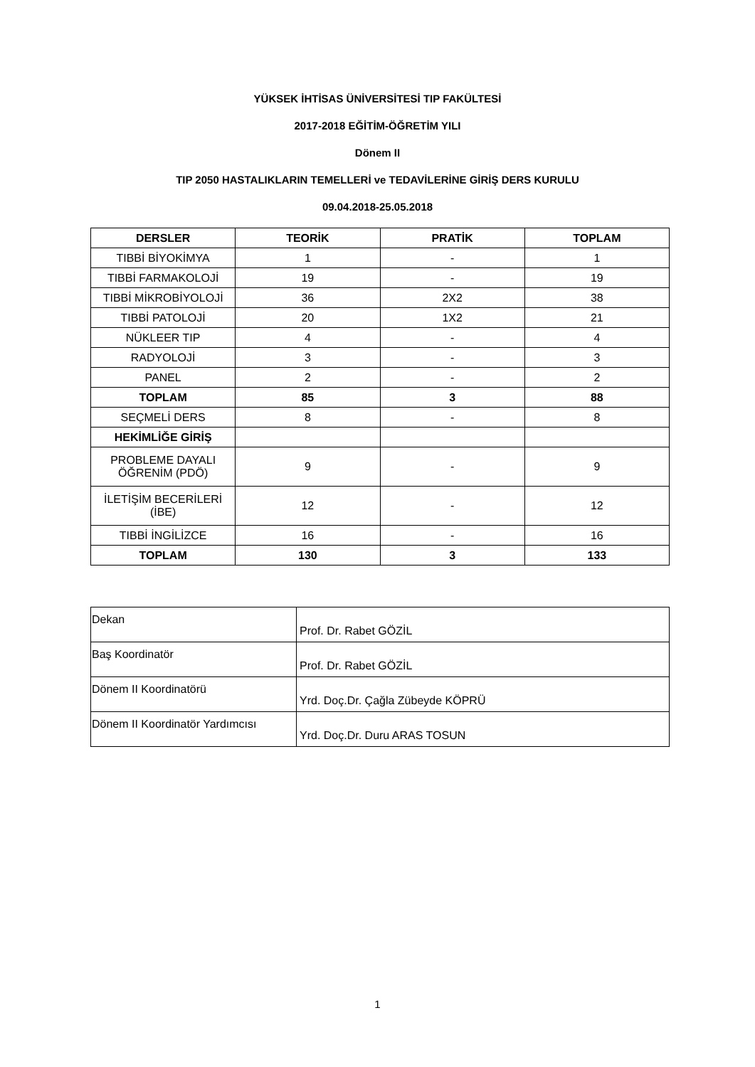YÜKSEK İHTİSAS ÜNİVERSİTESİ TIP FAKÜLTESİ
2017-2018 EĞİTİM-ÖĞRETİM YILI
Dönem II
TIP 2050 HASTALIKLARIN TEMELLERİ ve TEDAVİLERİNE GİRİŞ DERS KURULU
09.04.2018-25.05.2018
| DERSLER | TEORİK | PRATİK | TOPLAM |
| --- | --- | --- | --- |
| TIBBİ BİYOKİMYA | 1 | - | 1 |
| TIBBİ FARMAKOLOJİ | 19 | - | 19 |
| TIBBİ MİKROBİYOLOJİ | 36 | 2X2 | 38 |
| TIBBİ PATOLOJİ | 20 | 1X2 | 21 |
| NÜKLEER TIP | 4 | - | 4 |
| RADYOLOJİ | 3 | - | 3 |
| PANEL | 2 | - | 2 |
| TOPLAM | 85 | 3 | 88 |
| SEÇMELİ DERS | 8 | - | 8 |
| HEKİMLİĞE GİRİŞ | | | |
| PROBLEME DAYALI ÖĞRENİM (PDÖ) | 9 | - | 9 |
| İLETİŞİM BECERİLERİ (İBE) | 12 | - | 12 |
| TIBBİ İNGİLİZCE | 16 | - | 16 |
| TOPLAM | 130 | 3 | 133 |
| Dekan | Prof. Dr. Rabet GÖZİL |
| Baş Koordinatör | Prof. Dr. Rabet GÖZİL |
| Dönem II Koordinatörü | Yrd. Doç.Dr. Çağla Zübeyde KÖPRÜ |
| Dönem II Koordinatör Yardımcısı | Yrd. Doç.Dr. Duru ARAS TOSUN |
1